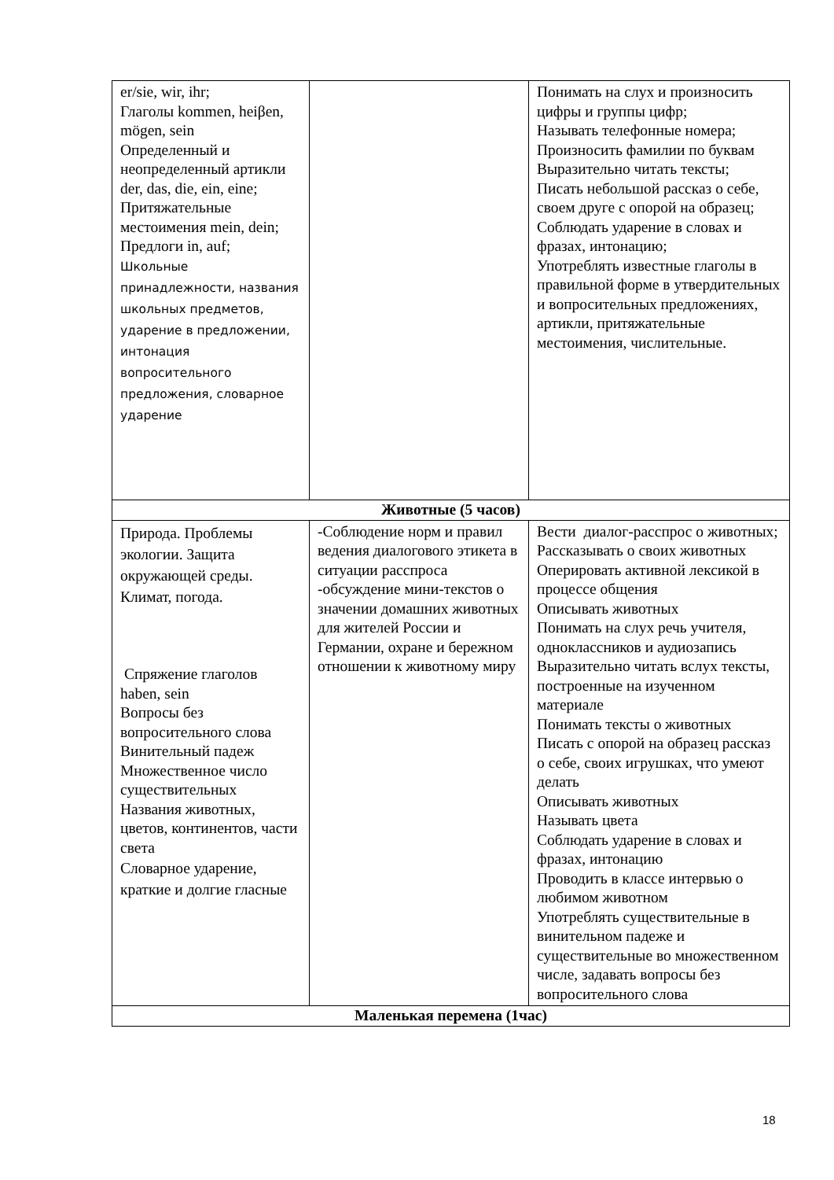| er/sie, wir, ihr; Глаголы kommen, heiβen, mögen, sein Определенный и неопределенный артикли der, das, die, ein, eine; Притяжательные местоимения mein, dein; Предлоги in, auf; Школьные принадлежности, названия школьных предметов, ударение в предложении, интонация вопросительного предложения, словарное ударение | | Понимать на слух и произносить цифры и группы цифр; Называть телефонные номера; Произносить фамилии по буквам Выразительно читать тексты; Писать небольшой рассказ о себе, своем друге с опорой на образец; Соблюдать ударение в словах и фразах, интонацию; Употреблять известные глаголы в правильной форме в утвердительных и вопросительных предложениях, артикли, притяжательные местоимения, числительные. |
| Животные (5 часов) | | |
| Природа. Проблемы экологии. Защита окружающей среды. Климат, погода. Спряжение глаголов haben, sein Вопросы без вопросительного слова Винительный падеж Множественное число существительных Названия животных, цветов, континентов, части света Словарное ударение, краткие и долгие гласные | -Соблюдение норм и правил ведения диалогового этикета в ситуации расспроса -обсуждение мини-текстов о значении домашних животных для жителей России и Германии, охране и бережном отношении к животному миру | Вести диалог-расспрос о животных; Рассказывать о своих животных Оперировать активной лексикой в процессе общения Описывать животных Понимать на слух речь учителя, одноклассников и аудиозапись Выразительно читать вслух тексты, построенные на изученном материале Понимать тексты о животных Писать с опорой на образец рассказ о себе, своих игрушках, что умеют делать Описывать животных Называть цвета Соблюдать ударение в словах и фразах, интонацию Проводить в классе интервью о любимом животном Употреблять существительные в винительном падеже и существительные во множественном числе, задавать вопросы без вопросительного слова |
| Маленькая перемена (1час) | | |
18